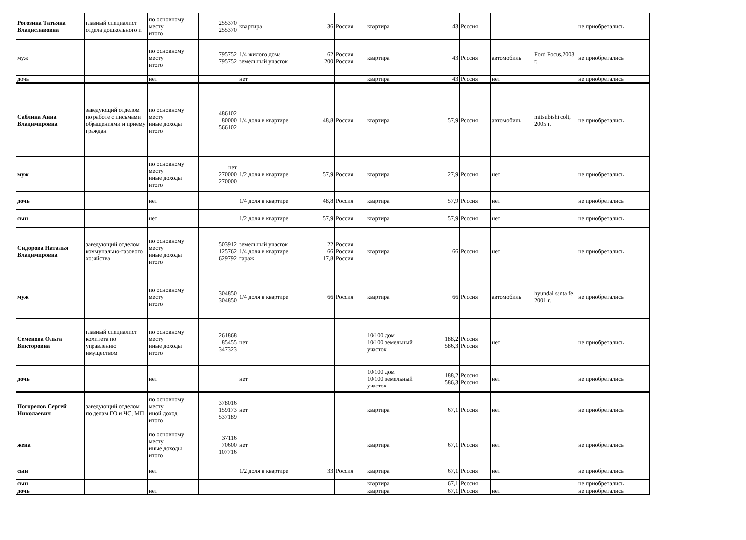| Рогозина Татьяна Владиславовна | главный специалист отдела дошкольного и | по основному месту итого | 255370 255370 | квартира | 36 | Россия | квартира | 43 | Россия | | | не приобретались |
| муж | | по основному месту итого | 795752 795752 | 1/4 жилого дома земельный участок | 62 200 | Россия Россия | квартира | 43 | Россия | автомобиль | Ford Focus,2003 г. | не приобретались |
| дочь | | нет | | нет | | | квартира | 43 | Россия | нет | | не приобретались |
| Саблина Анна Владимировна | заведующий отделом по работе с письмами обращениями и приему граждан | по основному месту иные доходы итого | 486102 80000 566102 | 1/4 доля в квартире | 48,8 | Россия | квартира | 57,9 | Россия | автомобиль | mitsubishi colt, 2005 г. | не приобретались |
| муж | | по основному месту иные доходы итого | нет 270000 270000 | 1/2 доля в квартире | 57,9 | Россия | квартира | 27,9 | Россия | нет | | не приобретались |
| дочь | | нет | | 1/4 доля в квартире | 48,8 | Россия | квартира | 57,9 | Россия | нет | | не приобретались |
| сын | | нет | | 1/2 доля в квартире | 57,9 | Россия | квартира | 57,9 | Россия | нет | | не приобретались |
| Сидорова Наталья Владимировна | заведующий отделом коммунально-газового хозяйства | по основному месту иные доходы итого | 503912 125762 629792 | земельный участок 1/4 доля в квартире гараж | 22 66 17,8 | Россия Россия Россия | квартира | 66 | Россия | нет | | не приобретались |
| муж | | по основному месту итого | 304850 304850 | 1/4 доля в квартире | 66 | Россия | квартира | 66 | Россия | автомобиль | hyundai santa fe, 2001 г. | не приобретались |
| Семенова Ольга Викторовна | главный специалист комитета по управлению имуществом | по основному месту иные доходы итого | 261868 85455 347323 | нет | | | 10/100 дом 10/100 земельный участок | 188,2 586,3 | Россия Россия | нет | | не приобретались |
| дочь | | нет | | нет | | | 10/100 дом 10/100 земельный участок | 188,2 586,3 | Россия Россия | нет | | не приобретались |
| Погорелов Сергей Николаевич | заведующий отделом по делам ГО и ЧС, МП | по основному месту иной доход итого | 378016 159173 537189 | нет | | | квартира | 67,1 | Россия | нет | | не приобретались |
| жена | | по основному месту иные доходы итого | 37116 70600 107716 | нет | | | квартира | 67,1 | Россия | нет | | не приобретались |
| сын | | нет | | 1/2 доля в квартире | 33 | Россия | квартира | 67,1 | Россия | нет | | не приобретались |
| сын | | | | | | | квартира | 67,1 | Россия | | | не приобретались |
| дочь | | нет | | | | | квартира | 67,1 | Россия | нет | | не приобретались |